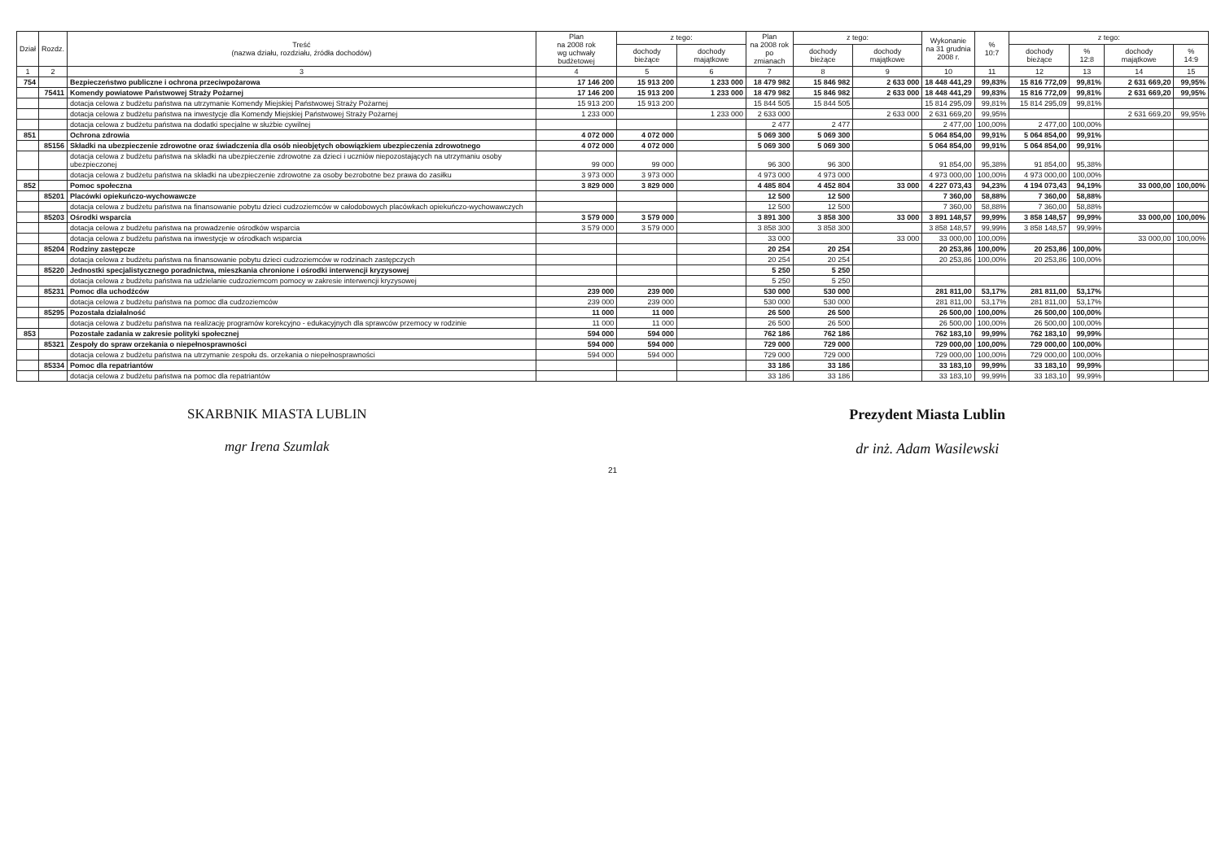| Dział | Rozdz. | Treść (nazwa działu, rozdziału, źródła dochodów) | Plan na 2008 rok wg uchwały budżetowej | z tego: | | Plan na 2008 rok po zmianach | z tego: | | Wykonanie na 31 grudnia 2008 r. | % 10:7 | z tego: | | | |
| --- | --- | --- | --- | --- | --- | --- | --- | --- | --- | --- | --- | --- | --- | --- |
| | | | | dochody bieżące | dochody majątkowe | | dochody bieżące | dochody majątkowe | | | dochody bieżące | % 12:8 | dochody majątkowe | % 14:9 |
| 1 | 2 | 3 | 4 | 5 | 6 | 7 | 8 | 9 | 10 | 11 | 12 | 13 | 14 | 15 |
| 754 | | Bezpieczeństwo publiczne i ochrona przeciwpożarowa | 17 146 200 | 15 913 200 | 1 233 000 | 18 479 982 | 15 846 982 | 2 633 000 | 18 448 441,29 | 99,83% | 15 816 772,09 | 99,81% | 2 631 669,20 | 99,95% |
| | 75411 | Komendy powiatowe Państwowej Straży Pożarnej | 17 146 200 | 15 913 200 | 1 233 000 | 18 479 982 | 15 846 982 | 2 633 000 | 18 448 441,29 | 99,83% | 15 816 772,09 | 99,81% | 2 631 669,20 | 99,95% |
| | | dotacja celowa z budżetu państwa na utrzymanie Komendy Miejskiej Państwowej Straży Pożarnej | 15 913 200 | 15 913 200 | | 15 844 505 | 15 844 505 | | 15 814 295,09 | 99,81% | 15 814 295,09 | 99,81% | | |
| | | dotacja celowa z budżetu państwa na inwestycje dla Komendy Miejskiej Państwowej Straży Pożarnej | 1 233 000 | | 1 233 000 | 2 633 000 | | 2 633 000 | 2 631 669,20 | 99,95% | | | 2 631 669,20 | 99,95% |
| | | dotacja celowa z budżetu państwa na dodatki specjalne w służbie cywilnej | | | | 2 477 | 2 477 | | 2 477,00 | 100,00% | 2 477,00 | 100,00% | | |
| 851 | | Ochrona zdrowia | 4 072 000 | 4 072 000 | | 5 069 300 | 5 069 300 | | 5 064 854,00 | 99,91% | 5 064 854,00 | 99,91% | | |
| | 85156 | Składki na ubezpieczenie zdrowotne oraz świadczenia dla osób nieobjętych obowiązkiem ubezpieczenia zdrowotnego | 4 072 000 | 4 072 000 | | 5 069 300 | 5 069 300 | | 5 064 854,00 | 99,91% | 5 064 854,00 | 99,91% | | |
| | | dotacja celowa z budżetu państwa na składki na ubezpieczenie zdrowotne za dzieci i uczniów niepozostających na utrzymaniu osoby ubezpieczonej | 99 000 | 99 000 | | 96 300 | 96 300 | | 91 854,00 | 95,38% | 91 854,00 | 95,38% | | |
| | | dotacja celowa z budżetu państwa na składki na ubezpieczenie zdrowotne za osoby bezrobotne bez prawa do zasiłku | 3 973 000 | 3 973 000 | | 4 973 000 | 4 973 000 | | 4 973 000,00 | 100,00% | 4 973 000,00 | 100,00% | | |
| 852 | | Pomoc społeczna | 3 829 000 | 3 829 000 | | 4 485 804 | 4 452 804 | 33 000 | 4 227 073,43 | 94,23% | 4 194 073,43 | 94,19% | 33 000,00 | 100,00% |
| | 85201 | Placówki opiekuńczo-wychowawcze | | | | 12 500 | 12 500 | | 7 360,00 | 58,88% | 7 360,00 | 58,88% | | |
| | | dotacja celowa z budżetu państwa na finansowanie pobytu dzieci cudzoziemców w całodobowych placówkach opiekuńczo-wychowawczych | | | | 12 500 | 12 500 | | 7 360,00 | 58,88% | 7 360,00 | 58,88% | | |
| | 85203 | Ośrodki wsparcia | 3 579 000 | 3 579 000 | | 3 891 300 | 3 858 300 | 33 000 | 3 891 148,57 | 99,99% | 3 858 148,57 | 99,99% | 33 000,00 | 100,00% |
| | | dotacja celowa z budżetu państwa na prowadzenie ośrodków wsparcia | 3 579 000 | 3 579 000 | | 3 858 300 | 3 858 300 | | 3 858 148,57 | 99,99% | 3 858 148,57 | 99,99% | | |
| | | dotacja celowa z budżetu państwa na inwestycje w ośrodkach wsparcia | | | | 33 000 | | 33 000 | 33 000,00 | 100,00% | | | 33 000,00 | 100,00% |
| | 85204 | Rodziny zastępcze | | | | 20 254 | 20 254 | | 20 253,86 | 100,00% | 20 253,86 | 100,00% | | |
| | | dotacja celowa z budżetu państwa na finansowanie pobytu dzieci cudzoziemców w rodzinach zastępczych | | | | 20 254 | 20 254 | | 20 253,86 | 100,00% | 20 253,86 | 100,00% | | |
| | 85220 | Jednostki specjalistycznego poradnictwa, mieszkania chronione i ośrodki interwencji kryzysowej | | | | 5 250 | 5 250 | | | | | | | |
| | | dotacja celowa z budżetu państwa na udzielanie cudzoziemcom pomocy w zakresie interwencji kryzysowej | | | | 5 250 | 5 250 | | | | | | | |
| | 85231 | Pomoc dla uchodźców | 239 000 | 239 000 | | 530 000 | 530 000 | | 281 811,00 | 53,17% | 281 811,00 | 53,17% | | |
| | | dotacja celowa z budżetu państwa na pomoc dla cudzoziemców | 239 000 | 239 000 | | 530 000 | 530 000 | | 281 811,00 | 53,17% | 281 811,00 | 53,17% | | |
| | 85295 | Pozostała działalność | 11 000 | 11 000 | | 26 500 | 26 500 | | 26 500,00 | 100,00% | 26 500,00 | 100,00% | | |
| | | dotacja celowa z budżetu państwa na realizację programów korekcyjno - edukacyjnych dla sprawców przemocy w rodzinie | 11 000 | 11 000 | | 26 500 | 26 500 | | 26 500,00 | 100,00% | 26 500,00 | 100,00% | | |
| 853 | | Pozostałe zadania w zakresie polityki społecznej | 594 000 | 594 000 | | 762 186 | 762 186 | | 762 183,10 | 99,99% | 762 183,10 | 99,99% | | |
| | 85321 | Zespoły do spraw orzekania o niepełnosprawności | 594 000 | 594 000 | | 729 000 | 729 000 | | 729 000,00 | 100,00% | 729 000,00 | 100,00% | | |
| | | dotacja celowa z budżetu państwa na utrzymanie zespołu ds. orzekania o niepełnosprawności | 594 000 | 594 000 | | 729 000 | 729 000 | | 729 000,00 | 100,00% | 729 000,00 | 100,00% | | |
| | 85334 | Pomoc dla repatriantów | | | | 33 186 | 33 186 | | 33 183,10 | 99,99% | 33 183,10 | 99,99% | | |
| | | dotacja celowa z budżetu państwa na pomoc dla repatriantów | | | | 33 186 | 33 186 | | 33 183,10 | 99,99% | 33 183,10 | 99,99% | | |
SKARBNIK MIASTA LUBLIN
mgr Irena Szumlak
Prezydent Miasta Lublin
dr inż. Adam Wasilewski
21